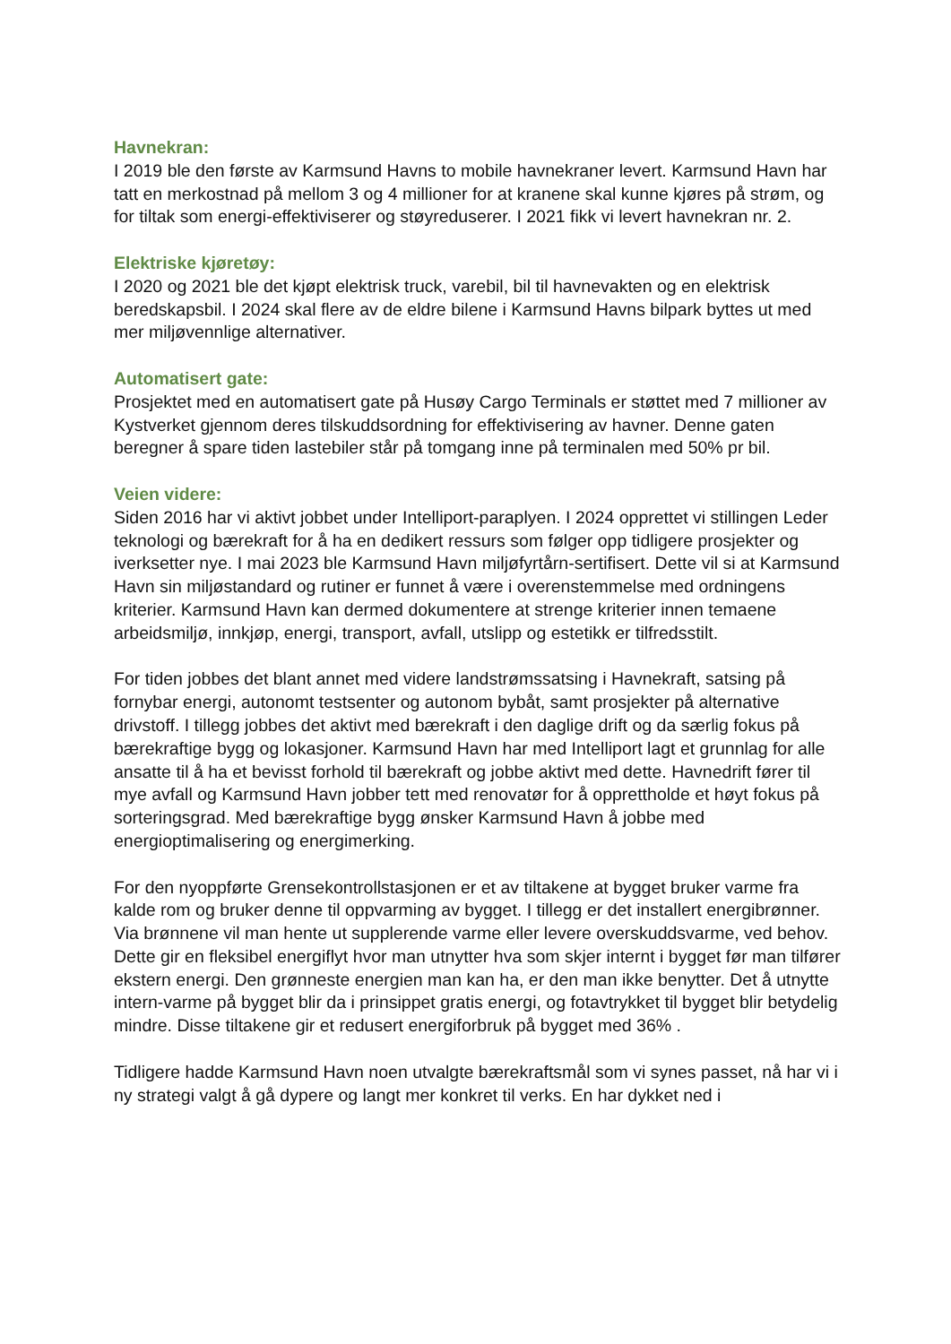Havnekran:
I 2019 ble den første av Karmsund Havns to mobile havnekraner levert. Karmsund Havn har tatt en merkostnad på mellom 3 og 4 millioner for at kranene skal kunne kjøres på strøm, og for tiltak som energi-effektiviserer og støyreduserer. I 2021 fikk vi levert havnekran nr. 2.
Elektriske kjøretøy:
I 2020 og 2021 ble det kjøpt elektrisk truck, varebil, bil til havnevakten og en elektrisk beredskapsbil. I 2024 skal flere av de eldre bilene i Karmsund Havns bilpark byttes ut med mer miljøvennlige alternativer.
Automatisert gate:
Prosjektet med en automatisert gate på Husøy Cargo Terminals er støttet med 7 millioner av Kystverket gjennom deres tilskuddsordning for effektivisering av havner. Denne gaten beregner å spare tiden lastebiler står på tomgang inne på terminalen med 50% pr bil.
Veien videre:
Siden 2016 har vi aktivt jobbet under Intelliport-paraplyen. I 2024 opprettet vi stillingen Leder teknologi og bærekraft for å ha en dedikert ressurs som følger opp tidligere prosjekter og iverksetter nye. I mai 2023 ble Karmsund Havn miljøfyrtårn-sertifisert. Dette vil si at Karmsund Havn sin miljøstandard og rutiner er funnet å være i overenstemmelse med ordningens kriterier. Karmsund Havn kan dermed dokumentere at strenge kriterier innen temaene arbeidsmiljø, innkjøp, energi, transport, avfall, utslipp og estetikk er tilfredsstilt.
For tiden jobbes det blant annet med videre landstrømssatsing i Havnekraft, satsing på fornybar energi, autonomt testsenter og autonom bybåt, samt prosjekter på alternative drivstoff. I tillegg jobbes det aktivt med bærekraft i den daglige drift og da særlig fokus på bærekraftige bygg og lokasjoner. Karmsund Havn har med Intelliport lagt et grunnlag for alle ansatte til å ha et bevisst forhold til bærekraft og jobbe aktivt med dette. Havnedrift fører til mye avfall og Karmsund Havn jobber tett med renovatør for å opprettholde et høyt fokus på sorteringsgrad. Med bærekraftige bygg ønsker Karmsund Havn å jobbe med energioptimalisering og energimerking.
For den nyoppførte Grensekontrollstasjonen er et av tiltakene at bygget bruker varme fra kalde rom og bruker denne til oppvarming av bygget. I tillegg er det installert energibrønner. Via brønnene vil man hente ut supplerende varme eller levere overskuddsvarme, ved behov. Dette gir en fleksibel energiflyt hvor man utnytter hva som skjer internt i bygget før man tilfører ekstern energi. Den grønneste energien man kan ha, er den man ikke benytter. Det å utnytte intern-varme på bygget blir da i prinsippet gratis energi, og fotavtrykket til bygget blir betydelig mindre. Disse tiltakene gir et redusert energiforbruk på bygget med 36% .
Tidligere hadde Karmsund Havn noen utvalgte bærekraftsmål som vi synes passet, nå har vi i ny strategi valgt å gå dypere og langt mer konkret til verks. En har dykket ned i